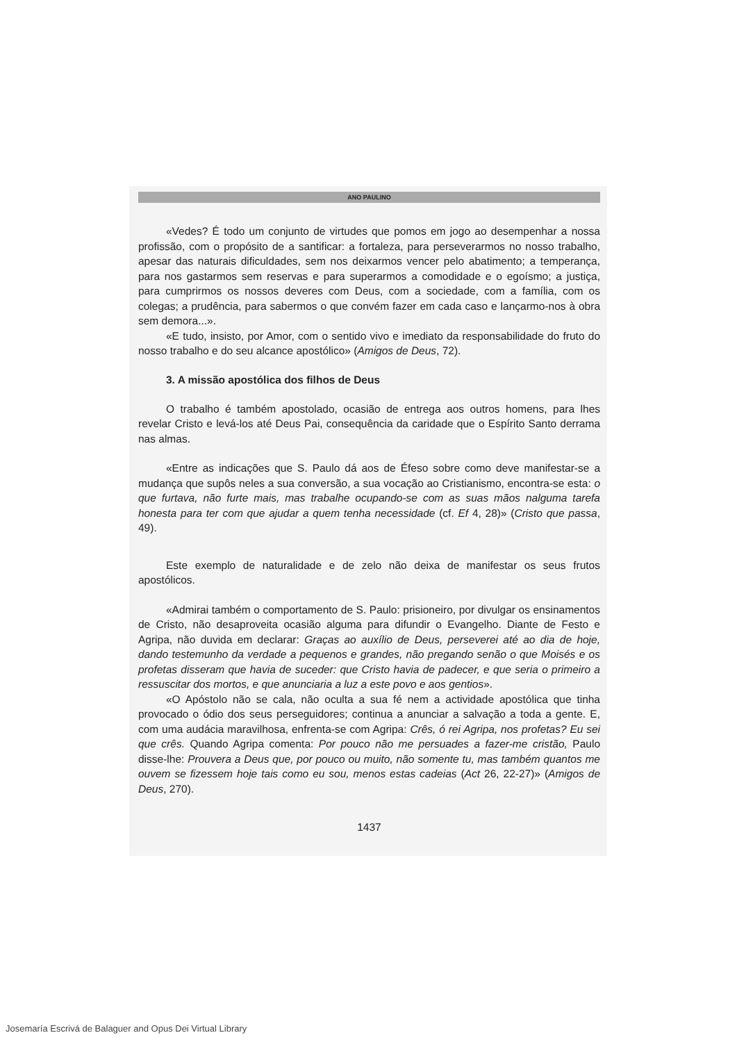ANO PAULINO
«Vedes? É todo um conjunto de virtudes que pomos em jogo ao desempenhar a nossa profissão, com o propósito de a santificar: a fortaleza, para perseverarmos no nosso trabalho, apesar das naturais dificuldades, sem nos deixarmos vencer pelo abatimento; a temperança, para nos gastarmos sem reservas e para superarmos a comodidade e o egoísmo; a justiça, para cumprirmos os nossos deveres com Deus, com a sociedade, com a família, com os colegas; a prudência, para sabermos o que convém fazer em cada caso e lançarmo-nos à obra sem demora...».
«E tudo, insisto, por Amor, com o sentido vivo e imediato da responsabilidade do fruto do nosso trabalho e do seu alcance apostólico» (Amigos de Deus, 72).
3. A missão apostólica dos filhos de Deus
O trabalho é também apostolado, ocasião de entrega aos outros homens, para lhes revelar Cristo e levá-los até Deus Pai, consequência da caridade que o Espírito Santo derrama nas almas.
«Entre as indicações que S. Paulo dá aos de Éfeso sobre como deve manifestar-se a mudança que supôs neles a sua conversão, a sua vocação ao Cristianismo, encontra-se esta: o que furtava, não furte mais, mas trabalhe ocupando-se com as suas mãos nalguma tarefa honesta para ter com que ajudar a quem tenha necessidade (cf. Ef 4, 28)» (Cristo que passa, 49).
Este exemplo de naturalidade e de zelo não deixa de manifestar os seus frutos apostólicos.
«Admirai também o comportamento de S. Paulo: prisioneiro, por divulgar os ensinamentos de Cristo, não desaproveita ocasião alguma para difundir o Evangelho. Diante de Festo e Agripa, não duvida em declarar: Graças ao auxílio de Deus, perseverei até ao dia de hoje, dando testemunho da verdade a pequenos e grandes, não pregando senão o que Moisés e os profetas disseram que havia de suceder: que Cristo havia de padecer, e que seria o primeiro a ressuscitar dos mortos, e que anunciaria a luz a este povo e aos gentios».
«O Apóstolo não se cala, não oculta a sua fé nem a actividade apostólica que tinha provocado o ódio dos seus perseguidores; continua a anunciar a salvação a toda a gente. E, com uma audácia maravilhosa, enfrenta-se com Agripa: Crês, ó rei Agripa, nos profetas? Eu sei que crês. Quando Agripa comenta: Por pouco não me persuades a fazer-me cristão, Paulo disse-lhe: Prouvera a Deus que, por pouco ou muito, não somente tu, mas também quantos me ouvem se fizessem hoje tais como eu sou, menos estas cadeias (Act 26, 22-27)» (Amigos de Deus, 270).
1437
Josemaría Escrivá de Balaguer and Opus Dei Virtual Library